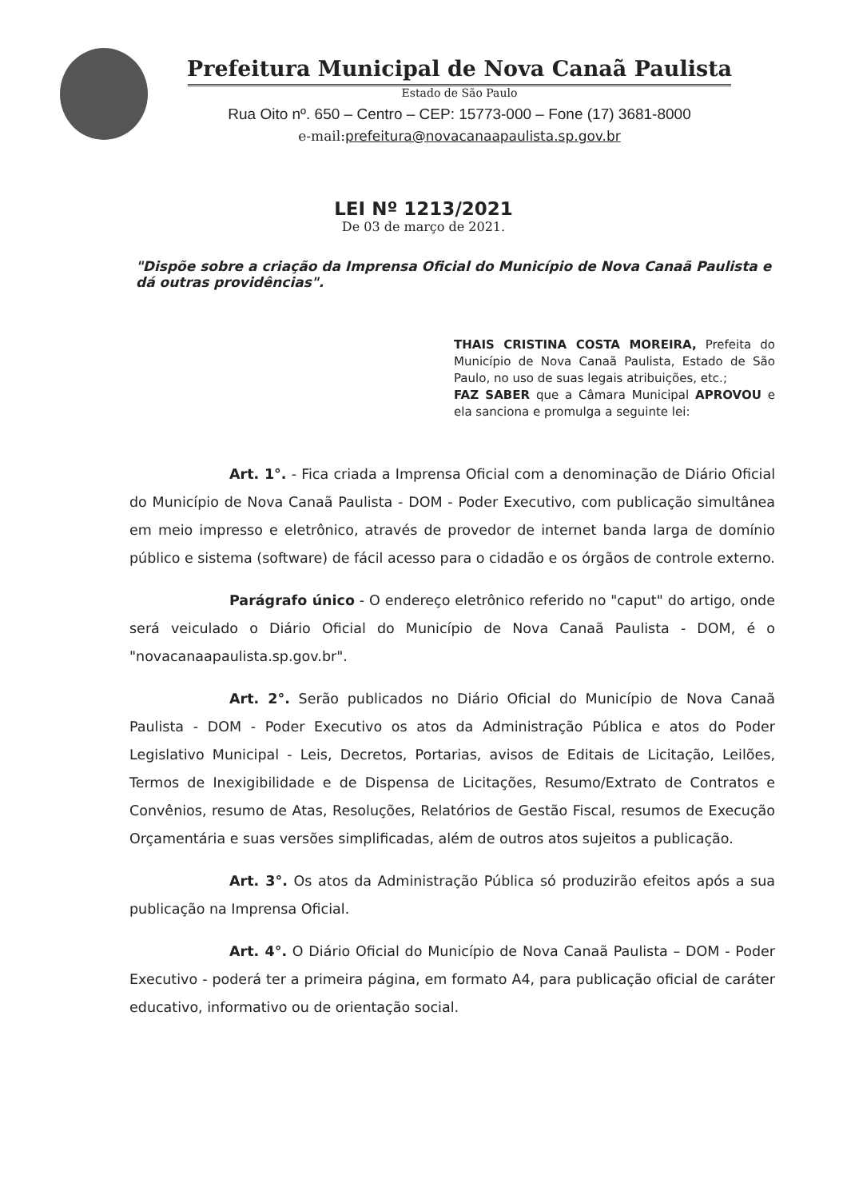Prefeitura Municipal de Nova Canaã Paulista
Estado de São Paulo
Rua Oito nº. 650 – Centro – CEP: 15773-000 – Fone (17) 3681-8000
e-mail:prefeitura@novacanaapaulista.sp.gov.br
LEI Nº 1213/2021
De 03 de março de 2021.
"Dispõe sobre a criação da Imprensa Oficial do Município de Nova Canaã Paulista e dá outras providências".
THAIS CRISTINA COSTA MOREIRA, Prefeita do Município de Nova Canaã Paulista, Estado de São Paulo, no uso de suas legais atribuições, etc.;
FAZ SABER que a Câmara Municipal APROVOU e ela sanciona e promulga a seguinte lei:
Art. 1°. - Fica criada a Imprensa Oficial com a denominação de Diário Oficial do Município de Nova Canaã Paulista - DOM - Poder Executivo, com publicação simultânea em meio impresso e eletrônico, através de provedor de internet banda larga de domínio público e sistema (software) de fácil acesso para o cidadão e os órgãos de controle externo.
Parágrafo único - O endereço eletrônico referido no "caput" do artigo, onde será veiculado o Diário Oficial do Município de Nova Canaã Paulista - DOM, é o "novacanaapaulista.sp.gov.br".
Art. 2°. Serão publicados no Diário Oficial do Município de Nova Canaã Paulista - DOM - Poder Executivo os atos da Administração Pública e atos do Poder Legislativo Municipal - Leis, Decretos, Portarias, avisos de Editais de Licitação, Leilões, Termos de Inexigibilidade e de Dispensa de Licitações, Resumo/Extrato de Contratos e Convênios, resumo de Atas, Resoluções, Relatórios de Gestão Fiscal, resumos de Execução Orçamentária e suas versões simplificadas, além de outros atos sujeitos a publicação.
Art. 3°. Os atos da Administração Pública só produzirão efeitos após a sua publicação na Imprensa Oficial.
Art. 4°. O Diário Oficial do Município de Nova Canaã Paulista – DOM - Poder Executivo - poderá ter a primeira página, em formato A4, para publicação oficial de caráter educativo, informativo ou de orientação social.